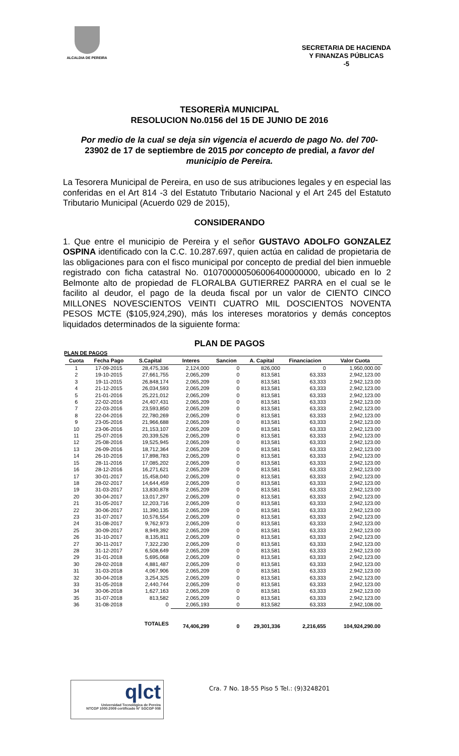ALCALDIA DE PEREIRA
SECRETARIA DE HACIENDA
Y FINANZAS PÚBLICAS
-5
TESORERÌA MUNICIPAL
RESOLUCION No.0156 del 15 DE JUNIO DE 2016
Por medio de la cual se deja sin vigencia el acuerdo de pago No. del 700-23902 de 17 de septiembre de 2015 por concepto de predial, a favor del municipio de Pereira.
La Tesorera Municipal de Pereira, en uso de sus atribuciones legales y en especial las conferidas en el Art 814 -3 del Estatuto Tributario Nacional y el Art 245 del Estatuto Tributario Municipal (Acuerdo 029 de 2015),
CONSIDERANDO
1. Que entre el municipio de Pereira y el señor GUSTAVO ADOLFO GONZALEZ OSPINA identificado con la C.C. 10.287.697, quien actúa en calidad de propietaria de las obligaciones para con el fisco municipal por concepto de predial del bien inmueble registrado con ficha catastral No. 010700000506006400000000, ubicado en lo 2 Belmonte alto de propiedad de FLORALBA GUTIERREZ PARRA en el cual se le facilito al deudor, el pago de la deuda fiscal por un valor de CIENTO CINCO MILLONES NOVESCIENTOS VEINTI CUATRO MIL DOSCIENTOS NOVENTA PESOS MCTE ($105,924,290), más los intereses moratorios y demás conceptos liquidados determinados de la siguiente forma:
PLAN DE PAGOS
PLAN DE PAGOS
| Cuota | Fecha Pago | S.Capital | Interes | Sancion | A. Capital | Financiacion | Valor Cuota |
| --- | --- | --- | --- | --- | --- | --- | --- |
| 1 | 17-09-2015 | 28,475,336 | 2,124,000 | 0 | 826,000 | 0 | 1,950,000.00 |
| 2 | 19-10-2015 | 27,661,755 | 2,065,209 | 0 | 813,581 | 63,333 | 2,942,123.00 |
| 3 | 19-11-2015 | 26,848,174 | 2,065,209 | 0 | 813,581 | 63,333 | 2,942,123.00 |
| 4 | 21-12-2015 | 26,034,593 | 2,065,209 | 0 | 813,581 | 63,333 | 2,942,123.00 |
| 5 | 21-01-2016 | 25,221,012 | 2,065,209 | 0 | 813,581 | 63,333 | 2,942,123.00 |
| 6 | 22-02-2016 | 24,407,431 | 2,065,209 | 0 | 813,581 | 63,333 | 2,942,123.00 |
| 7 | 22-03-2016 | 23,593,850 | 2,065,209 | 0 | 813,581 | 63,333 | 2,942,123.00 |
| 8 | 22-04-2016 | 22,780,269 | 2,065,209 | 0 | 813,581 | 63,333 | 2,942,123.00 |
| 9 | 23-05-2016 | 21,966,688 | 2,065,209 | 0 | 813,581 | 63,333 | 2,942,123.00 |
| 10 | 23-06-2016 | 21,153,107 | 2,065,209 | 0 | 813,581 | 63,333 | 2,942,123.00 |
| 11 | 25-07-2016 | 20,339,526 | 2,065,209 | 0 | 813,581 | 63,333 | 2,942,123.00 |
| 12 | 25-08-2016 | 19,525,945 | 2,065,209 | 0 | 813,581 | 63,333 | 2,942,123.00 |
| 13 | 26-09-2016 | 18,712,364 | 2,065,209 | 0 | 813,581 | 63,333 | 2,942,123.00 |
| 14 | 26-10-2016 | 17,898,783 | 2,065,209 | 0 | 813,581 | 63,333 | 2,942,123.00 |
| 15 | 28-11-2016 | 17,085,202 | 2,065,209 | 0 | 813,581 | 63,333 | 2,942,123.00 |
| 16 | 28-12-2016 | 16,271,621 | 2,065,209 | 0 | 813,581 | 63,333 | 2,942,123.00 |
| 17 | 30-01-2017 | 15,458,040 | 2,065,209 | 0 | 813,581 | 63,333 | 2,942,123.00 |
| 18 | 28-02-2017 | 14,644,459 | 2,065,209 | 0 | 813,581 | 63,333 | 2,942,123.00 |
| 19 | 31-03-2017 | 13,830,878 | 2,065,209 | 0 | 813,581 | 63,333 | 2,942,123.00 |
| 20 | 30-04-2017 | 13,017,297 | 2,065,209 | 0 | 813,581 | 63,333 | 2,942,123.00 |
| 21 | 31-05-2017 | 12,203,716 | 2,065,209 | 0 | 813,581 | 63,333 | 2,942,123.00 |
| 22 | 30-06-2017 | 11,390,135 | 2,065,209 | 0 | 813,581 | 63,333 | 2,942,123.00 |
| 23 | 31-07-2017 | 10,576,554 | 2,065,209 | 0 | 813,581 | 63,333 | 2,942,123.00 |
| 24 | 31-08-2017 | 9,762,973 | 2,065,209 | 0 | 813,581 | 63,333 | 2,942,123.00 |
| 25 | 30-09-2017 | 8,949,392 | 2,065,209 | 0 | 813,581 | 63,333 | 2,942,123.00 |
| 26 | 31-10-2017 | 8,135,811 | 2,065,209 | 0 | 813,581 | 63,333 | 2,942,123.00 |
| 27 | 30-11-2017 | 7,322,230 | 2,065,209 | 0 | 813,581 | 63,333 | 2,942,123.00 |
| 28 | 31-12-2017 | 6,508,649 | 2,065,209 | 0 | 813,581 | 63,333 | 2,942,123.00 |
| 29 | 31-01-2018 | 5,695,068 | 2,065,209 | 0 | 813,581 | 63,333 | 2,942,123.00 |
| 30 | 28-02-2018 | 4,881,487 | 2,065,209 | 0 | 813,581 | 63,333 | 2,942,123.00 |
| 31 | 31-03-2018 | 4,067,906 | 2,065,209 | 0 | 813,581 | 63,333 | 2,942,123.00 |
| 32 | 30-04-2018 | 3,254,325 | 2,065,209 | 0 | 813,581 | 63,333 | 2,942,123.00 |
| 33 | 31-05-2018 | 2,440,744 | 2,065,209 | 0 | 813,581 | 63,333 | 2,942,123.00 |
| 34 | 30-06-2018 | 1,627,163 | 2,065,209 | 0 | 813,581 | 63,333 | 2,942,123.00 |
| 35 | 31-07-2018 | 813,582 | 2,065,209 | 0 | 813,581 | 63,333 | 2,942,123.00 |
| 36 | 31-08-2018 | 0 | 2,065,193 | 0 | 813,582 | 63,333 | 2,942,108.00 |
| | | TOTALES | 74,406,299 | 0 | 29,301,336 | 2,216,655 | 104,924,290.00 |
qlct
Universidad Tecnológica de Pereira
NTCGP 1000:2009 certificado N° SGCGP 008
Cra. 7 No. 18-55 Piso 5 Tel.: (9)3248201